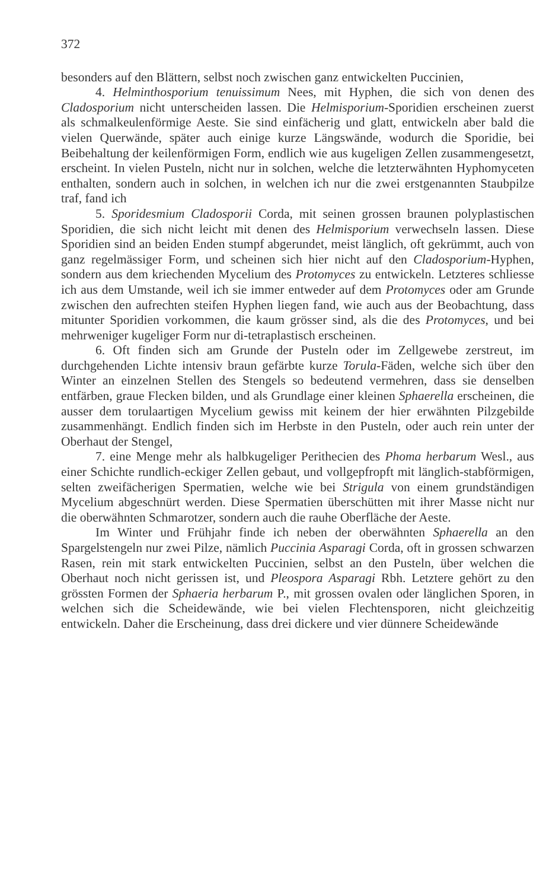372
besonders auf den Blättern, selbst noch zwischen ganz entwickelten Puccinien,
4. Helminthosporium tenuissimum Nees, mit Hyphen, die sich von denen des Cladosporium nicht unterscheiden lassen. Die Helmisporium-Sporidien erscheinen zuerst als schmalkeulenförmige Aeste. Sie sind einfächerig und glatt, entwickeln aber bald die vielen Querwände, später auch einige kurze Längswände, wodurch die Sporidie, bei Beibehaltung der keilenförmigen Form, endlich wie aus kugeligen Zellen zusammengesetzt, erscheint. In vielen Pusteln, nicht nur in solchen, welche die letzterwähnten Hyphomyceten enthalten, sondern auch in solchen, in welchen ich nur die zwei erstgenannten Staubpilze traf, fand ich
5. Sporidesmium Cladosporii Corda, mit seinen grossen braunen polyplastischen Sporidien, die sich nicht leicht mit denen des Helmisporium verwechseln lassen. Diese Sporidien sind an beiden Enden stumpf abgerundet, meist länglich, oft gekrümmt, auch von ganz regelmässiger Form, und scheinen sich hier nicht auf den Cladosporium-Hyphen, sondern aus dem kriechenden Mycelium des Protomyces zu entwickeln. Letzteres schliesse ich aus dem Umstande, weil ich sie immer entweder auf dem Protomyces oder am Grunde zwischen den aufrechten steifen Hyphen liegen fand, wie auch aus der Beobachtung, dass mitunter Sporidien vorkommen, die kaum grösser sind, als die des Protomyces, und bei mehrweniger kugeliger Form nur di-tetraplastisch erscheinen.
6. Oft finden sich am Grunde der Pusteln oder im Zellgewebe zerstreut, im durchgehenden Lichte intensiv braun gefärbte kurze Torula-Fäden, welche sich über den Winter an einzelnen Stellen des Stengels so bedeutend vermehren, dass sie denselben entfärben, graue Flecken bilden, und als Grundlage einer kleinen Sphaerella erscheinen, die ausser dem torulaartigen Mycelium gewiss mit keinem der hier erwähnten Pilzgebilde zusammenhängt. Endlich finden sich im Herbste in den Pusteln, oder auch rein unter der Oberhaut der Stengel,
7. eine Menge mehr als halbkugeliger Perithecien des Phoma herbarum Wesl., aus einer Schichte rundlich-eckiger Zellen gebaut, und vollgepfropft mit länglich-stabförmigen, selten zweifächerigen Spermatien, welche wie bei Strigula von einem grundständigen Mycelium abgeschnürt werden. Diese Spermatien überschütten mit ihrer Masse nicht nur die oberwähnten Schmarotzer, sondern auch die rauhe Oberfläche der Aeste.
Im Winter und Frühjahr finde ich neben der oberwähnten Sphaerella an den Spargelstengeln nur zwei Pilze, nämlich Puccinia Asparagi Corda, oft in grossen schwarzen Rasen, rein mit stark entwickelten Puccinien, selbst an den Pusteln, über welchen die Oberhaut noch nicht gerissen ist, und Pleospora Asparagi Rbh. Letztere gehört zu den grössten Formen der Sphaeria herbarum P., mit grossen ovalen oder länglichen Sporen, in welchen sich die Scheidewände, wie bei vielen Flechtensporen, nicht gleichzeitig entwickeln. Daher die Erscheinung, dass drei dickere und vier dünnere Scheidewände